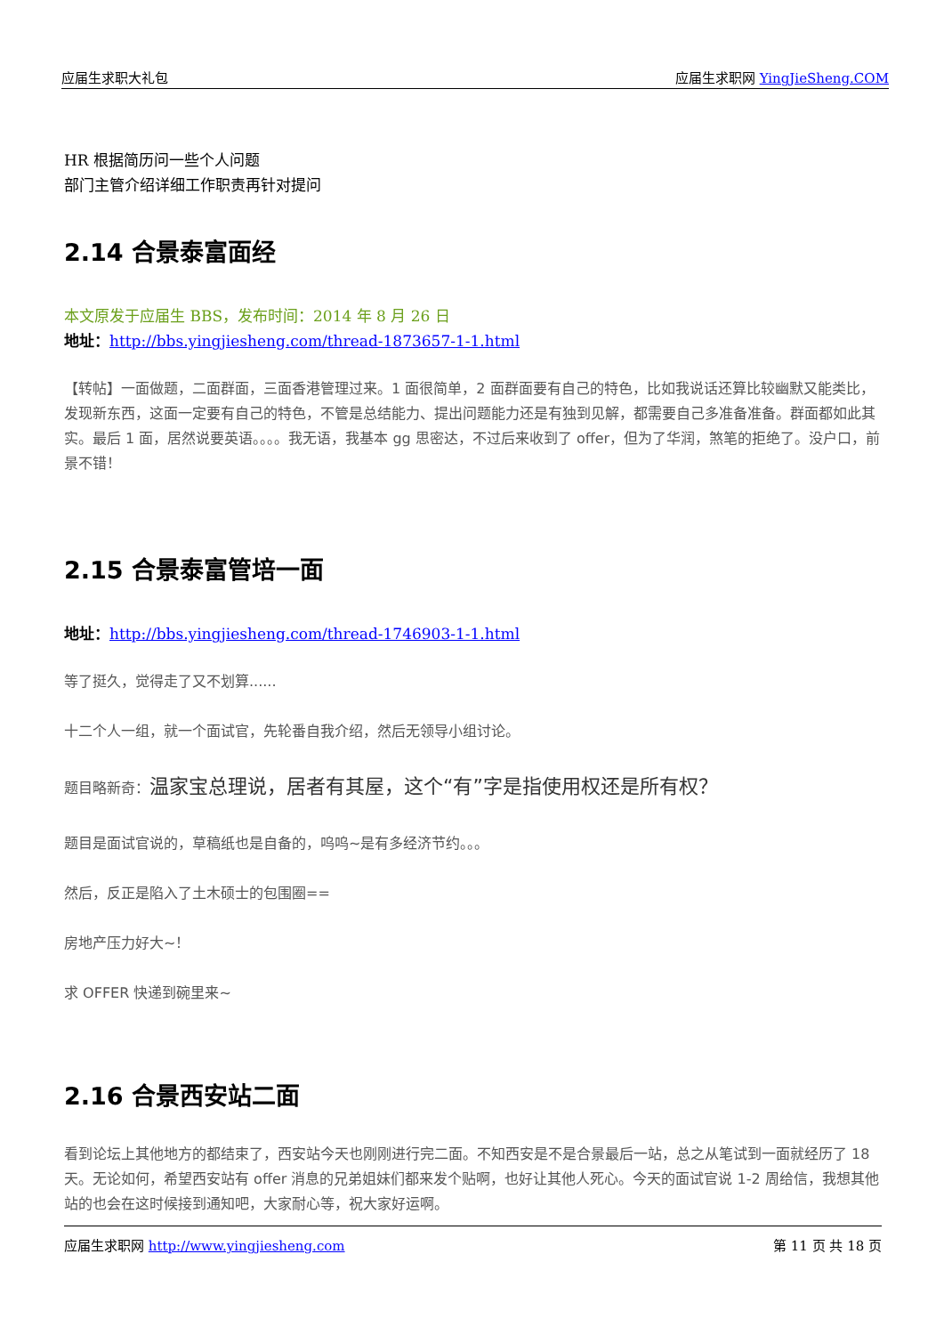应届生求职大礼包 应届生求职网 YingJieSheng.COM
HR 根据简历问一些个人问题
部门主管介绍详细工作职责再针对提问
2.14 合景泰富面经
本文原发于应届生 BBS，发布时间：2014 年 8 月 26 日
地址：http://bbs.yingjiesheng.com/thread-1873657-1-1.html
【转帖】一面做题，二面群面，三面香港管理过来。1 面很简单，2 面群面要有自己的特色，比如我说话还算比较幽默又能类比，发现新东西，这面一定要有自己的特色，不管是总结能力、提出问题能力还是有独到见解，都需要自己多准备准备。群面都如此其实。最后 1 面，居然说要英语。。。。我无语，我基本 gg 思密达，不过后来收到了 offer，但为了华润，煞笔的拒绝了。没户口，前景不错！
2.15 合景泰富管培一面
地址：http://bbs.yingjiesheng.com/thread-1746903-1-1.html
等了挺久，觉得走了又不划算......
十二个人一组，就一个面试官，先轮番自我介绍，然后无领导小组讨论。
题目略新奇：温家宝总理说，居者有其屋，这个“有”字是指使用权还是所有权？
题目是面试官说的，草稿纸也是自备的，呜呜~是有多经济节约。。。
然后，反正是陷入了土木硕士的包围圈==
房地产压力好大~！
求 OFFER 快递到碗里来~
2.16 合景西安站二面
看到论坛上其他地方的都结束了，西安站今天也刚刚进行完二面。不知西安是不是合景最后一站，总之从笔试到一面就经历了 18 天。无论如何，希望西安站有 offer 消息的兄弟姐妹们都来发个贴啊，也好让其他人死心。今天的面试官说 1-2 周给信，我想其他站的也会在这时候接到通知吧，大家耐心等，祝大家好运啊。
应届生求职网 http://www.yingjiesheng.com 第 11 页 共 18 页